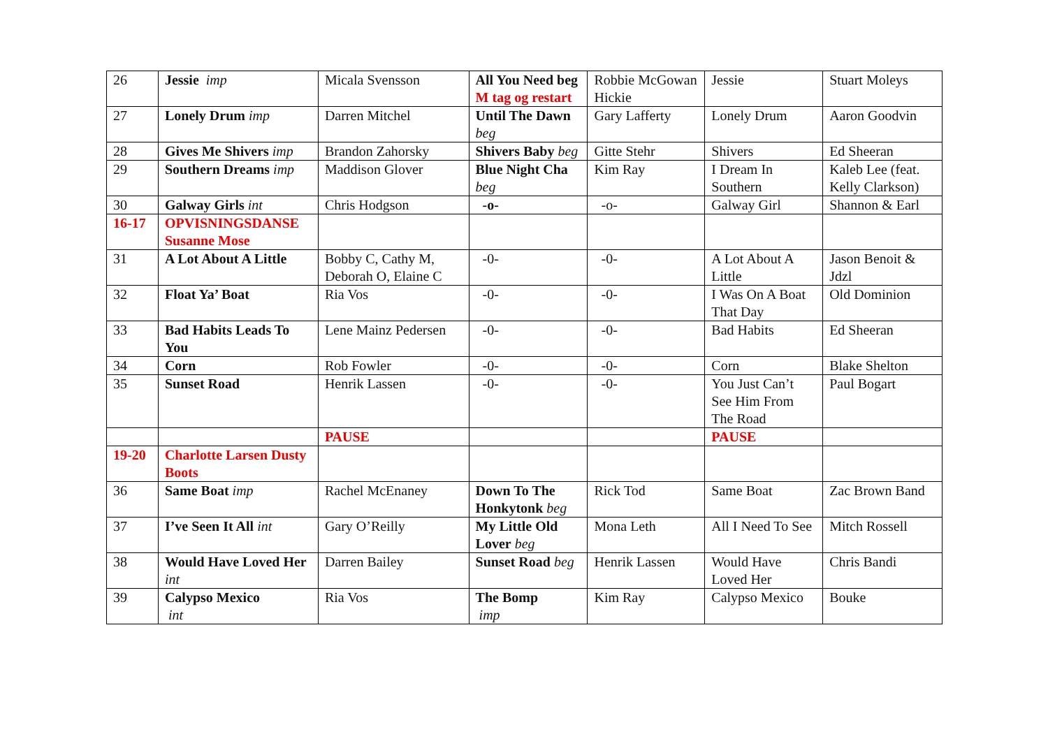| 26 | Jessie imp | Micala Svensson | All You Need beg M tag og restart | Robbie McGowan Hickie | Jessie | Stuart Moleys |
| 27 | Lonely Drum imp | Darren Mitchel | Until The Dawn beg | Gary Lafferty | Lonely Drum | Aaron Goodvin |
| 28 | Gives Me Shivers imp | Brandon Zahorsky | Shivers Baby beg | Gitte Stehr | Shivers | Ed Sheeran |
| 29 | Southern Dreams imp | Maddison Glover | Blue Night Cha beg | Kim Ray | I Dream In Southern | Kaleb Lee (feat. Kelly Clarkson) |
| 30 | Galway Girls int | Chris Hodgson | -o- | -o- | Galway Girl | Shannon & Earl |
| 16-17 | OPVISNINGSDANSE Susanne Mose | | | | | |
| 31 | A Lot About A Little | Bobby C, Cathy M, Deborah O, Elaine C | -0- | -0- | A Lot About A Little | Jason Benoit & Jdzl |
| 32 | Float Ya’ Boat | Ria Vos | -0- | -0- | I Was On A Boat That Day | Old Dominion |
| 33 | Bad Habits Leads To You | Lene Mainz Pedersen | -0- | -0- | Bad Habits | Ed Sheeran |
| 34 | Corn | Rob Fowler | -0- | -0- | Corn | Blake Shelton |
| 35 | Sunset Road | Henrik Lassen | -0- | -0- | You Just Can’t See Him From The Road | Paul Bogart |
| | | PAUSE | | | PAUSE | |
| 19-20 | Charlotte Larsen Dusty Boots | | | | | |
| 36 | Same Boat imp | Rachel McEnaney | Down To The Honkytonk beg | Rick Tod | Same Boat | Zac Brown Band |
| 37 | I’ve Seen It All int | Gary O’Reilly | My Little Old Lover beg | Mona Leth | All I Need To See | Mitch Rossell |
| 38 | Would Have Loved Her int | Darren Bailey | Sunset Road beg | Henrik Lassen | Would Have Loved Her | Chris Bandi |
| 39 | Calypso Mexico int | Ria Vos | The Bomp imp | Kim Ray | Calypso Mexico | Bouke |